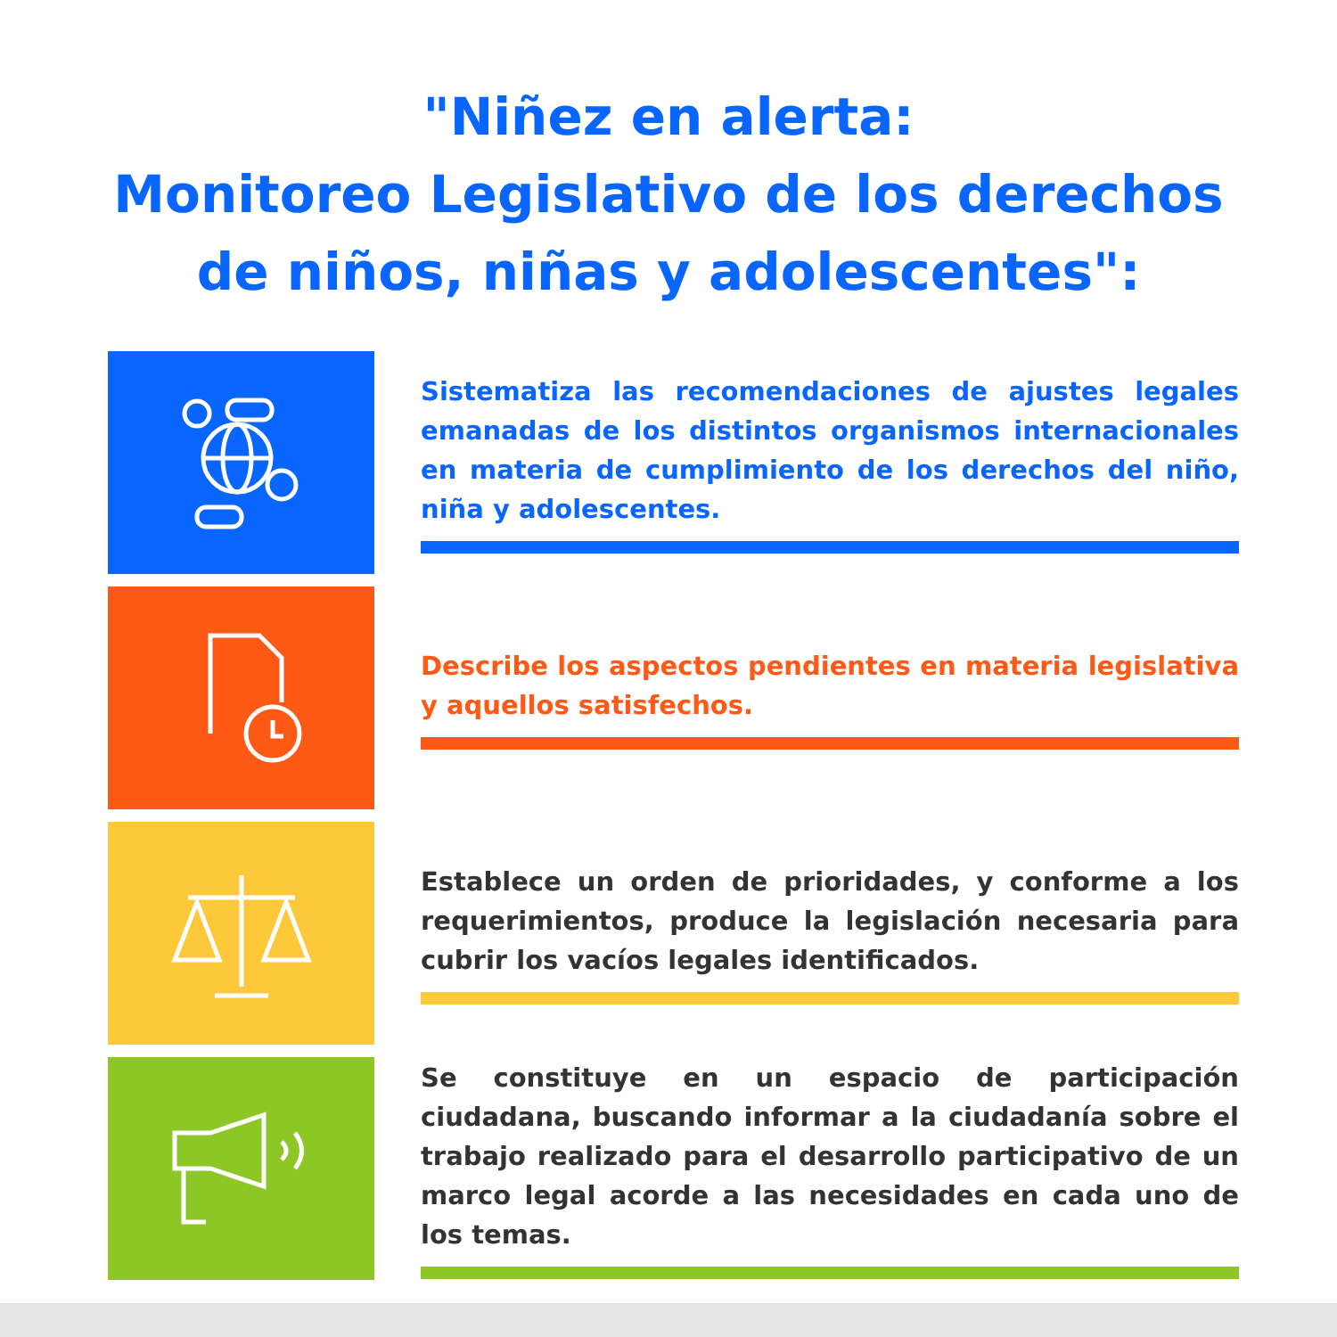"Niñez en alerta:
Monitoreo Legislativo de los derechos
de niños, niñas y adolescentes":
Sistematiza las recomendaciones de ajustes legales emanadas de los distintos organismos internacionales en materia de cumplimiento de los derechos del niño, niña y adolescentes.
Describe los aspectos pendientes en materia legislativa y aquellos satisfechos.
Establece un orden de prioridades, y conforme a los requerimientos, produce la legislación necesaria para cubrir los vacíos legales identificados.
Se constituye en un espacio de participación ciudadana, buscando informar a la ciudadanía sobre el trabajo realizado para el desarrollo participativo de un marco legal acorde a las necesidades en cada uno de los temas.